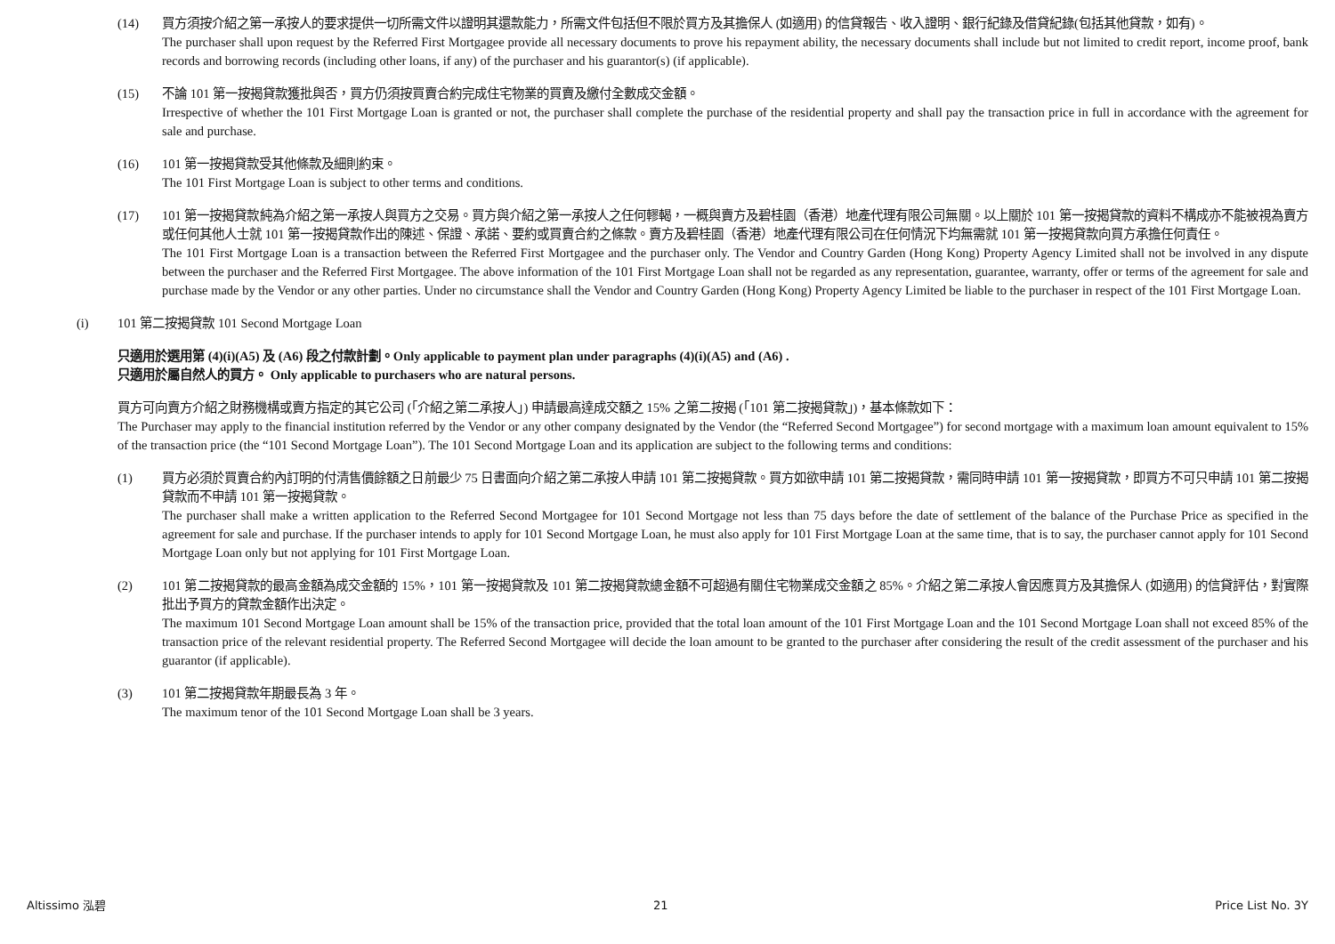(14) 買方須按介紹之第一承按人的要求提供一切所需文件以證明其還款能力，所需文件包括但不限於買方及其擔保人 (如適用) 的信貸報告、收入證明、銀行紀錄及借貸紀錄(包括其他貸款，如有)。
The purchaser shall upon request by the Referred First Mortgagee provide all necessary documents to prove his repayment ability, the necessary documents shall include but not limited to credit report, income proof, bank records and borrowing records (including other loans, if any) of the purchaser and his guarantor(s) (if applicable).
(15) 不論 101 第一按揭貸款獲批與否，買方仍須按買賣合約完成住宅物業的買賣及繳付全數成交金額。
Irrespective of whether the 101 First Mortgage Loan is granted or not, the purchaser shall complete the purchase of the residential property and shall pay the transaction price in full in accordance with the agreement for sale and purchase.
(16) 101 第一按揭貸款受其他條款及細則約束。
The 101 First Mortgage Loan is subject to other terms and conditions.
(17) 101 第一按揭貸款純為介紹之第一承按人與買方之交易。買方與介紹之第一承按人之任何轇輵，一概與賣方及碧桂園（香港）地產代理有限公司無關。以上關於 101 第一按揭貸款的資料不構成亦不能被視為賣方或任何其他人士就 101 第一按揭貸款作出的陳述、保證、承諾、要約或買賣合約之條款。賣方及碧桂園（香港）地產代理有限公司在任何情況下均無需就 101 第一按揭貸款向買方承擔任何責任。
The 101 First Mortgage Loan is a transaction between the Referred First Mortgagee and the purchaser only. The Vendor and Country Garden (Hong Kong) Property Agency Limited shall not be involved in any dispute between the purchaser and the Referred First Mortgagee. The above information of the 101 First Mortgage Loan shall not be regarded as any representation, guarantee, warranty, offer or terms of the agreement for sale and purchase made by the Vendor or any other parties. Under no circumstance shall the Vendor and Country Garden (Hong Kong) Property Agency Limited be liable to the purchaser in respect of the 101 First Mortgage Loan.
(i) 101 第二按揭貸款 101 Second Mortgage Loan
只適用於選用第 (4)(i)(A5) 及 (A6) 段之付款計劃。Only applicable to payment plan under paragraphs (4)(i)(A5) and (A6) .
只適用於屬自然人的買方。 Only applicable to purchasers who are natural persons.
買方可向賣方介紹之財務機構或賣方指定的其它公司 (「介紹之第二承按人」) 申請最高達成交額之 15% 之第二按揭 (「101 第二按揭貸款」)，基本條款如下：
The Purchaser may apply to the financial institution referred by the Vendor or any other company designated by the Vendor (the “Referred Second Mortgagee”) for second mortgage with a maximum loan amount equivalent to 15% of the transaction price (the “101 Second Mortgage Loan”). The 101 Second Mortgage Loan and its application are subject to the following terms and conditions:
(1) 買方必須於買賣合約內訂明的付清售價餘額之日前最少 75 日書面向介紹之第二承按人申請 101 第二按揭貸款。買方如欲申請 101 第二按揭貸款，需同時申請 101 第一按揭貸款，即買方不可只申請 101 第二按揭貸款而不申請 101 第一按揭貸款。
The purchaser shall make a written application to the Referred Second Mortgagee for 101 Second Mortgage not less than 75 days before the date of settlement of the balance of the Purchase Price as specified in the agreement for sale and purchase. If the purchaser intends to apply for 101 Second Mortgage Loan, he must also apply for 101 First Mortgage Loan at the same time, that is to say, the purchaser cannot apply for 101 Second Mortgage Loan only but not applying for 101 First Mortgage Loan.
(2) 101 第二按揭貸款的最高金額為成交金額的 15%，101 第一按揭貸款及 101 第二按揭貸款總金額不可超過有關住宅物業成交金額之 85%。介紹之第二承按人會因應買方及其擔保人 (如適用) 的信貸評估，對實際批出予買方的貸款金額作出決定。
The maximum 101 Second Mortgage Loan amount shall be 15% of the transaction price, provided that the total loan amount of the 101 First Mortgage Loan and the 101 Second Mortgage Loan shall not exceed 85% of the transaction price of the relevant residential property. The Referred Second Mortgagee will decide the loan amount to be granted to the purchaser after considering the result of the credit assessment of the purchaser and his guarantor (if applicable).
(3) 101 第二按揭貸款年期最長為 3 年。
The maximum tenor of the 101 Second Mortgage Loan shall be 3 years.
Altissimo 泓碧 21 Price List No. 3Y